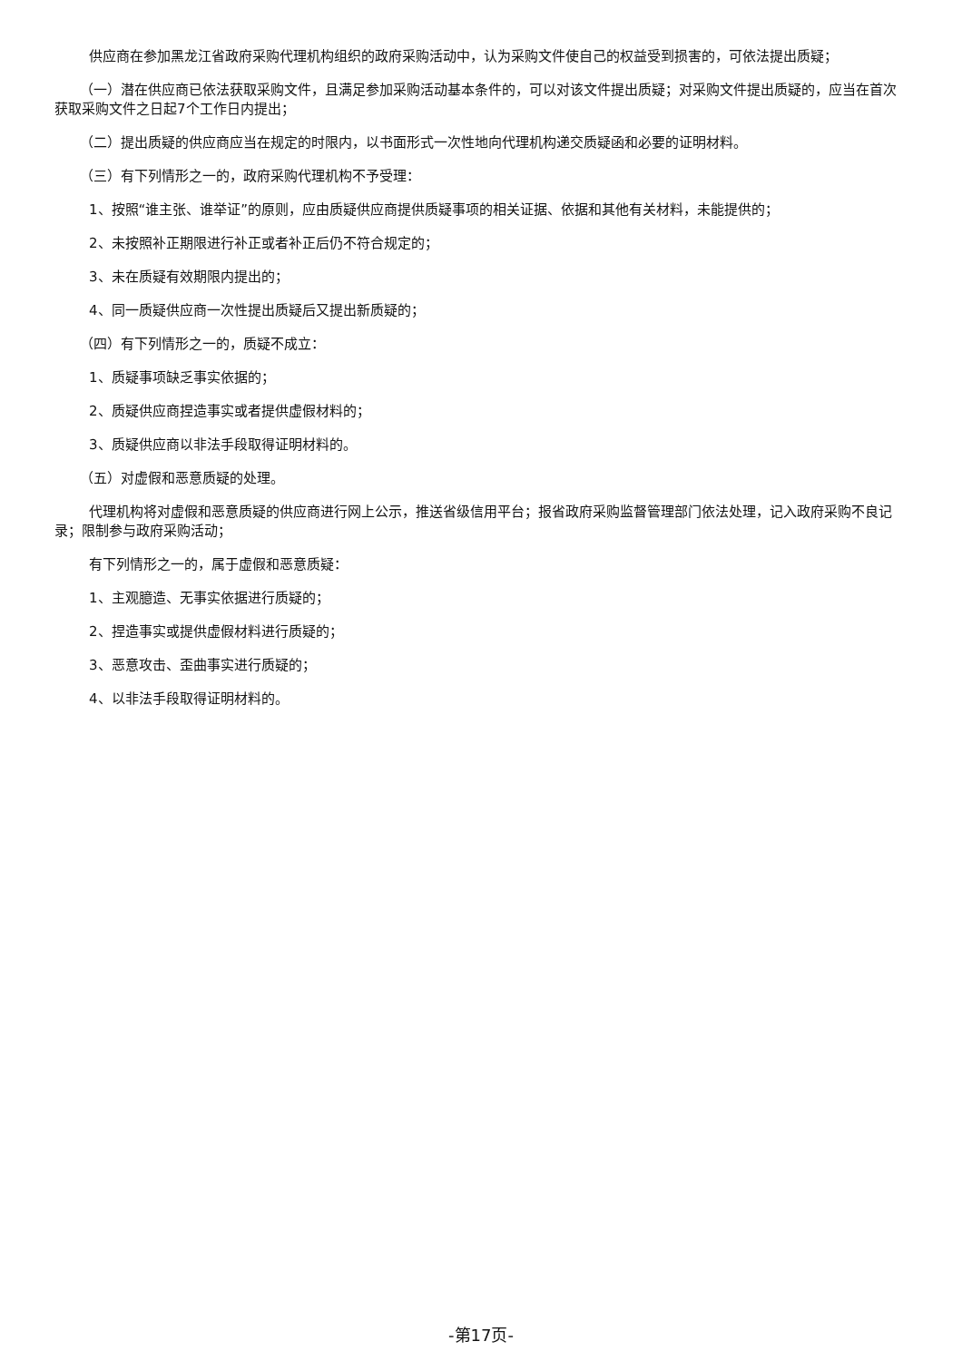供应商在参加黑龙江省政府采购代理机构组织的政府采购活动中，认为采购文件使自己的权益受到损害的，可依法提出质疑；
（一）潜在供应商已依法获取采购文件，且满足参加采购活动基本条件的，可以对该文件提出质疑；对采购文件提出质疑的，应当在首次获取采购文件之日起7个工作日内提出；
（二）提出质疑的供应商应当在规定的时限内，以书面形式一次性地向代理机构递交质疑函和必要的证明材料。
（三）有下列情形之一的，政府采购代理机构不予受理：
1、按照“谁主张、谁举证”的原则，应由质疑供应商提供质疑事项的相关证据、依据和其他有关材料，未能提供的；
2、未按照补正期限进行补正或者补正后仍不符合规定的；
3、未在质疑有效期限内提出的；
4、同一质疑供应商一次性提出质疑后又提出新质疑的；
（四）有下列情形之一的，质疑不成立：
1、质疑事项缺乏事实依据的；
2、质疑供应商捏造事实或者提供虚假材料的；
3、质疑供应商以非法手段取得证明材料的。
（五）对虚假和恶意质疑的处理。
代理机构将对虚假和恶意质疑的供应商进行网上公示，推送省级信用平台；报省政府采购监督管理部门依法处理，记入政府采购不良记录；限制参与政府采购活动；
有下列情形之一的，属于虚假和恶意质疑：
1、主观臆造、无事实依据进行质疑的；
2、捏造事实或提供虚假材料进行质疑的；
3、恶意攻击、歪曲事实进行质疑的；
4、以非法手段取得证明材料的。
-第17页-